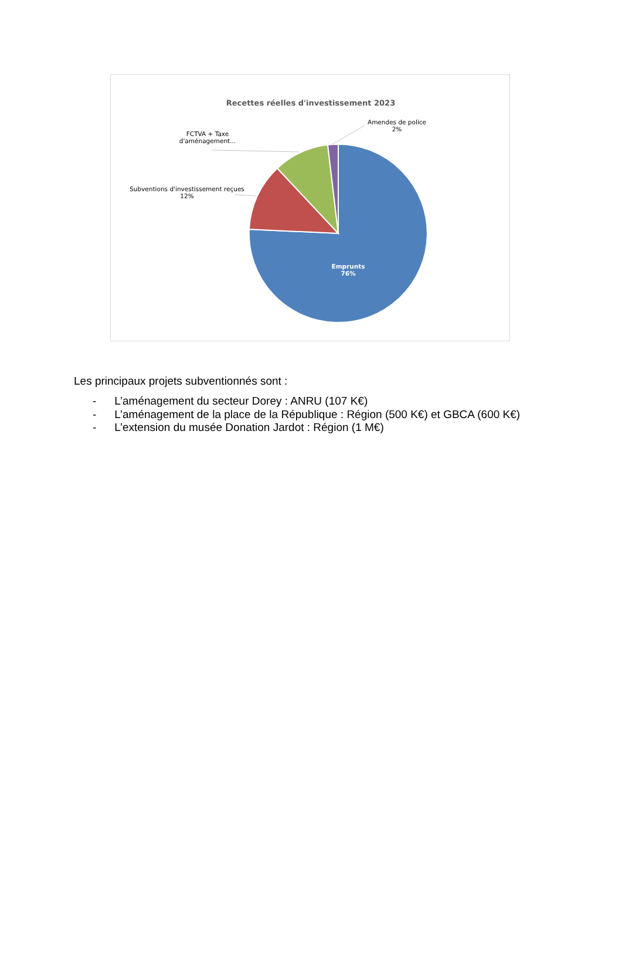Recettes réelles d'investissement 2023
Amendes de police
2%
FCTVA + Taxe
d'aménagement...
Subventions d'investissement reçues
12%
Emprunts
76%
Les principaux projets subventionnés sont :
- L’aménagement du secteur Dorey : ANRU (107 K€)
- L’aménagement de la place de la République : Région (500 K€) et GBCA (600 K€)
- L’extension du musée Donation Jardot : Région (1 M€)